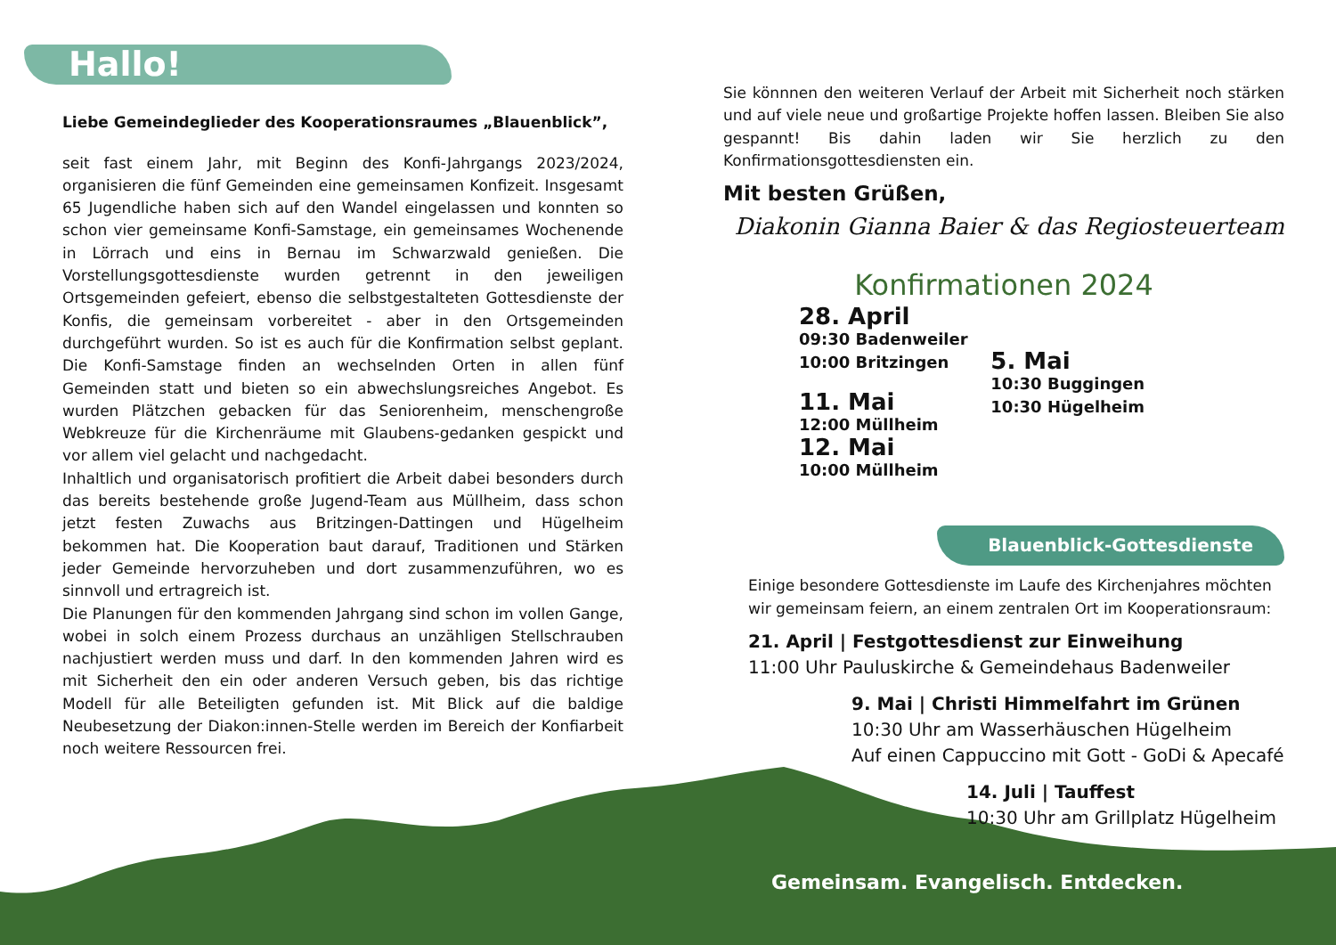Hallo!
Liebe Gemeindeglieder des Kooperationsraumes „Blauenblick”,
seit fast einem Jahr, mit Beginn des Konfi-Jahrgangs 2023/2024, organisieren die fünf Gemeinden eine gemeinsamen Konfizeit. Insgesamt 65 Jugendliche haben sich auf den Wandel eingelassen und konnten so schon vier gemeinsame Konfi-Samstage, ein gemeinsames Wochenende in Lörrach und eins in Bernau im Schwarzwald genießen. Die Vorstellungsgottesdienste wurden getrennt in den jeweiligen Ortsgemeinden gefeiert, ebenso die selbstgestalteten Gottesdienste der Konfis, die gemeinsam vorbereitet - aber in den Ortsgemeinden durchgeführt wurden. So ist es auch für die Konfirmation selbst geplant. Die Konfi-Samstage finden an wechselnden Orten in allen fünf Gemeinden statt und bieten so ein abwechslungsreiches Angebot. Es wurden Plätzchen gebacken für das Seniorenheim, menschengroße Webkreuze für die Kirchenräume mit Glaubens-gedanken gespickt und vor allem viel gelacht und nachgedacht.
Inhaltlich und organisatorisch profitiert die Arbeit dabei besonders durch das bereits bestehende große Jugend-Team aus Müllheim, dass schon jetzt festen Zuwachs aus Britzingen-Dattingen und Hügelheim bekommen hat. Die Kooperation baut darauf, Traditionen und Stärken jeder Gemeinde hervorzuheben und dort zusammenzuführen, wo es sinnvoll und ertragreich ist.
Die Planungen für den kommenden Jahrgang sind schon im vollen Gange, wobei in solch einem Prozess durchaus an unzähligen Stellschrauben nachjustiert werden muss und darf. In den kommenden Jahren wird es mit Sicherheit den ein oder anderen Versuch geben, bis das richtige Modell für alle Beteiligten gefunden ist. Mit Blick auf die baldige Neubesetzung der Diakon:innen-Stelle werden im Bereich der Konfiarbeit noch weitere Ressourcen frei.
Sie könnnen den weiteren Verlauf der Arbeit mit Sicherheit noch stärken und auf viele neue und großartige Projekte hoffen lassen. Bleiben Sie also gespannt! Bis dahin laden wir Sie herzlich zu den Konfirmationsgottesdiensten ein.
Mit besten Grüßen,
Diakonin Gianna Baier & das Regiosteuerteam
Konfirmationen 2024
28. April 09:30 Badenweiler
10:00 Britzingen
5. Mai 10:30 Buggingen
10:30 Hügelheim
11. Mai 12:00 Müllheim 12. Mai 10:00 Müllheim
Blauenblick-Gottesdienste
Einige besondere Gottesdienste im Laufe des Kirchenjahres möchten wir gemeinsam feiern, an einem zentralen Ort im Kooperationsraum:
21. April | Festgottesdienst zur Einweihung
11:00 Uhr Pauluskirche & Gemeindehaus Badenweiler
9. Mai | Christi Himmelfahrt im Grünen
10:30 Uhr am Wasserhäuschen Hügelheim
Auf einen Cappuccino mit Gott - GoDi & Apecafé
14. Juli | Tauffest
10:30 Uhr am Grillplatz Hügelheim
Gemeinsam. Evangelisch. Entdecken.